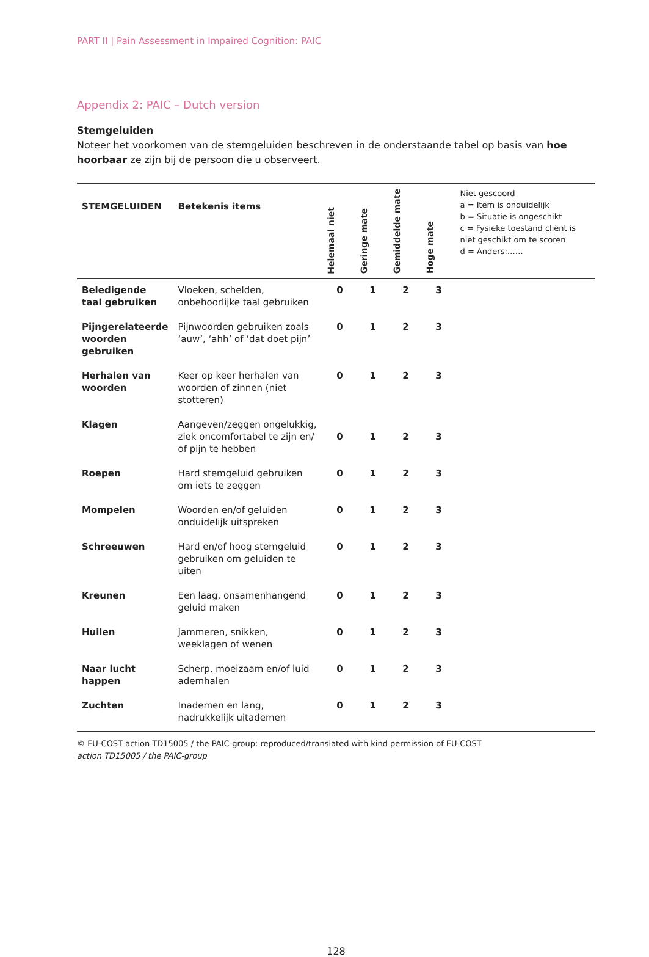PART II | Pain Assessment in Impaired Cognition: PAIC
Appendix 2: PAIC – Dutch version
Stemgeluiden
Noteer het voorkomen van de stemgeluiden beschreven in de onderstaande tabel op basis van hoe hoorbaar ze zijn bij de persoon die u observeert.
| STEMGELUIDEN | Betekenis items | Helemaal niet | Geringe mate | Gemiddelde mate | Hoge mate | Niet gescoord a = Item is onduidelijk b = Situatie is ongeschikt c = Fysieke toestand cliënt is niet geschikt om te scoren d = Anders:…… |
| --- | --- | --- | --- | --- | --- | --- |
| Beledigende taal gebruiken | Vloeken, schelden, onbehoorlijke taal gebruiken | 0 | 1 | 2 | 3 | |
| Pijngerelateerde woorden gebruiken | Pijnwoorden gebruiken zoals ‘auw’, ‘ahh’ of ‘dat doet pijn’ | 0 | 1 | 2 | 3 | |
| Herhalen van woorden | Keer op keer herhalen van woorden of zinnen (niet stotteren) | 0 | 1 | 2 | 3 | |
| Klagen | Aangeven/zeggen ongelukkig, ziek oncomfortabel te zijn en/ of pijn te hebben | 0 | 1 | 2 | 3 | |
| Roepen | Hard stemgeluid gebruiken om iets te zeggen | 0 | 1 | 2 | 3 | |
| Mompelen | Woorden en/of geluiden onduidelijk uitspreken | 0 | 1 | 2 | 3 | |
| Schreeuwen | Hard en/of hoog stemgeluid gebruiken om geluiden te uiten | 0 | 1 | 2 | 3 | |
| Kreunen | Een laag, onsamenhangend geluid maken | 0 | 1 | 2 | 3 | |
| Huilen | Jammeren, snikken, weeklagen of wenen | 0 | 1 | 2 | 3 | |
| Naar lucht happen | Scherp, moeizaam en/of luid ademhalen | 0 | 1 | 2 | 3 | |
| Zuchten | Inademen en lang, nadrukkelijk uitademen | 0 | 1 | 2 | 3 | |
© EU-COST action TD15005 / the PAIC-group: reproduced/translated with kind permission of EU-COST
action TD15005 / the PAIC-group
128